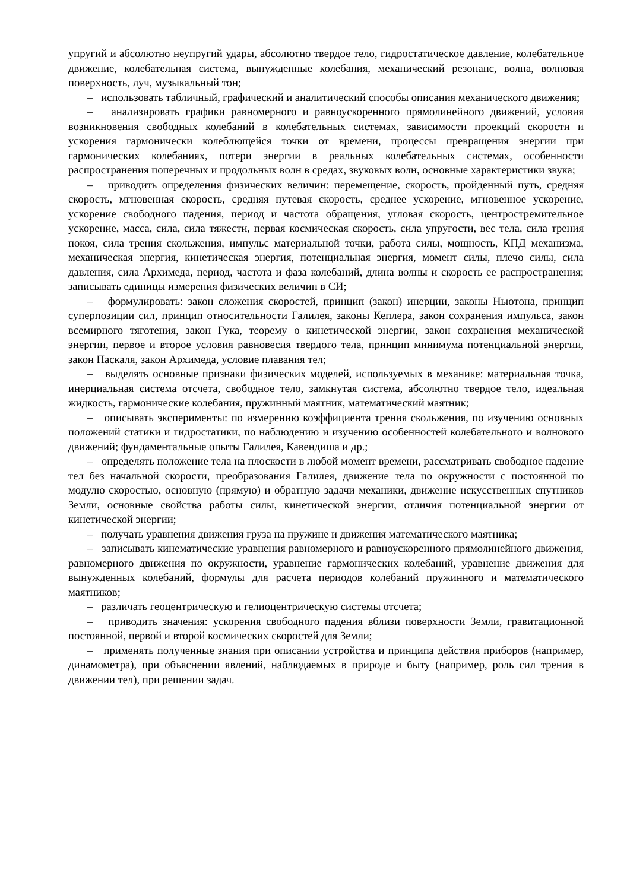упругий и абсолютно неупругий удары, абсолютно твердое тело, гидростатическое давление, колебательное движение, колебательная система, вынужденные колебания, механический резонанс, волна, волновая поверхность, луч, музыкальный тон;
– использовать табличный, графический и аналитический способы описания механического движения;
– анализировать графики равномерного и равноускоренного прямолинейного движений, условия возникновения свободных колебаний в колебательных системах, зависимости проекций скорости и ускорения гармонически колеблющейся точки от времени, процессы превращения энергии при гармонических колебаниях, потери энергии в реальных колебательных системах, особенности распространения поперечных и продольных волн в средах, звуковых волн, основные характеристики звука;
– приводить определения физических величин: перемещение, скорость, пройденный путь, средняя скорость, мгновенная скорость, средняя путевая скорость, среднее ускорение, мгновенное ускорение, ускорение свободного падения, период и частота обращения, угловая скорость, центростремительное ускорение, масса, сила, сила тяжести, первая космическая скорость, сила упругости, вес тела, сила трения покоя, сила трения скольжения, импульс материальной точки, работа силы, мощность, КПД механизма, механическая энергия, кинетическая энергия, потенциальная энергия, момент силы, плечо силы, сила давления, сила Архимеда, период, частота и фаза колебаний, длина волны и скорость ее распространения; записывать единицы измерения физических величин в СИ;
– формулировать: закон сложения скоростей, принцип (закон) инерции, законы Ньютона, принцип суперпозиции сил, принцип относительности Галилея, законы Кеплера, закон сохранения импульса, закон всемирного тяготения, закон Гука, теорему о кинетической энергии, закон сохранения механической энергии, первое и второе условия равновесия твердого тела, принцип минимума потенциальной энергии, закон Паскаля, закон Архимеда, условие плавания тел;
– выделять основные признаки физических моделей, используемых в механике: материальная точка, инерциальная система отсчета, свободное тело, замкнутая система, абсолютно твердое тело, идеальная жидкость, гармонические колебания, пружинный маятник, математический маятник;
– описывать эксперименты: по измерению коэффициента трения скольжения, по изучению основных положений статики и гидростатики, по наблюдению и изучению особенностей колебательного и волнового движений; фундаментальные опыты Галилея, Кавендиша и др.;
– определять положение тела на плоскости в любой момент времени, рассматривать свободное падение тел без начальной скорости, преобразования Галилея, движение тела по окружности с постоянной по модулю скоростью, основную (прямую) и обратную задачи механики, движение искусственных спутников Земли, основные свойства работы силы, кинетической энергии, отличия потенциальной энергии от кинетической энергии;
– получать уравнения движения груза на пружине и движения математического маятника;
– записывать кинематические уравнения равномерного и равноускоренного прямолинейного движения, равномерного движения по окружности, уравнение гармонических колебаний, уравнение движения для вынужденных колебаний, формулы для расчета периодов колебаний пружинного и математического маятников;
– различать геоцентрическую и гелиоцентрическую системы отсчета;
– приводить значения: ускорения свободного падения вблизи поверхности Земли, гравитационной постоянной, первой и второй космических скоростей для Земли;
– применять полученные знания при описании устройства и принципа действия приборов (например, динамометра), при объяснении явлений, наблюдаемых в природе и быту (например, роль сил трения в движении тел), при решении задач.